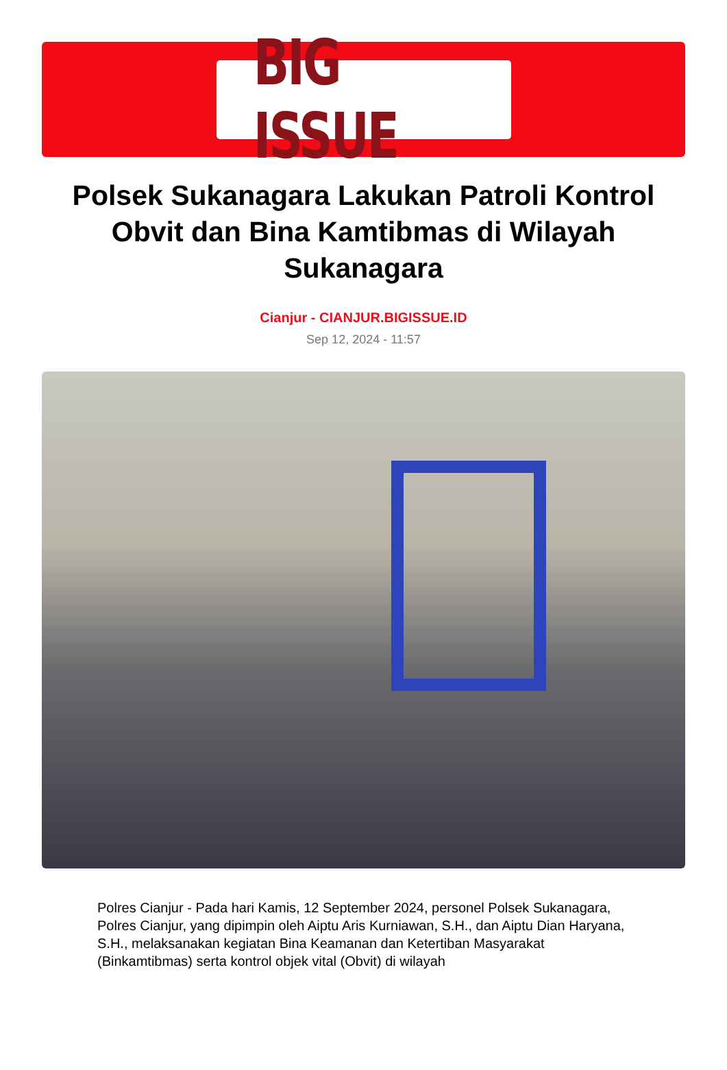BIG ISSUE
Polsek Sukanagara Lakukan Patroli Kontrol Obvit dan Bina Kamtibmas di Wilayah Sukanagara
Cianjur - CIANJUR.BIGISSUE.ID
Sep 12, 2024 - 11:57
Polres Cianjur - Pada hari Kamis, 12 September 2024, personel Polsek Sukanagara, Polres Cianjur, yang dipimpin oleh Aiptu Aris Kurniawan, S.H., dan Aiptu Dian Haryana, S.H., melaksanakan kegiatan Bina Keamanan dan Ketertiban Masyarakat (Binkamtibmas) serta kontrol objek vital (Obvit) di wilayah